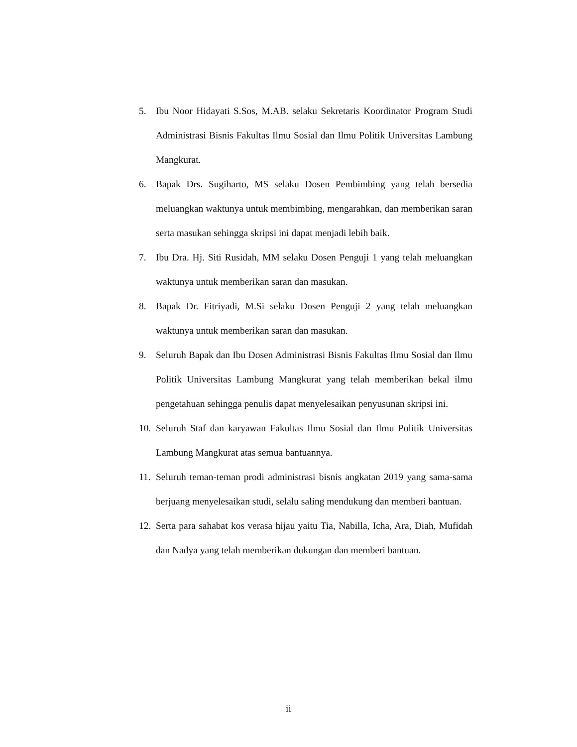5. Ibu Noor Hidayati S.Sos, M.AB. selaku Sekretaris Koordinator Program Studi Administrasi Bisnis Fakultas Ilmu Sosial dan Ilmu Politik Universitas Lambung Mangkurat.
6. Bapak Drs. Sugiharto, MS selaku Dosen Pembimbing yang telah bersedia meluangkan waktunya untuk membimbing, mengarahkan, dan memberikan saran serta masukan sehingga skripsi ini dapat menjadi lebih baik.
7. Ibu Dra. Hj. Siti Rusidah, MM selaku Dosen Penguji 1 yang telah meluangkan waktunya untuk memberikan saran dan masukan.
8. Bapak Dr. Fitriyadi, M.Si selaku Dosen Penguji 2 yang telah meluangkan waktunya untuk memberikan saran dan masukan.
9. Seluruh Bapak dan Ibu Dosen Administrasi Bisnis Fakultas Ilmu Sosial dan Ilmu Politik Universitas Lambung Mangkurat yang telah memberikan bekal ilmu pengetahuan sehingga penulis dapat menyelesaikan penyusunan skripsi ini.
10. Seluruh Staf dan karyawan Fakultas Ilmu Sosial dan Ilmu Politik Universitas Lambung Mangkurat atas semua bantuannya.
11. Seluruh teman-teman prodi administrasi bisnis angkatan 2019 yang sama-sama berjuang menyelesaikan studi, selalu saling mendukung dan memberi bantuan.
12. Serta para sahabat kos verasa hijau yaitu Tia, Nabilla, Icha, Ara, Diah, Mufidah dan Nadya yang telah memberikan dukungan dan memberi bantuan.
ii